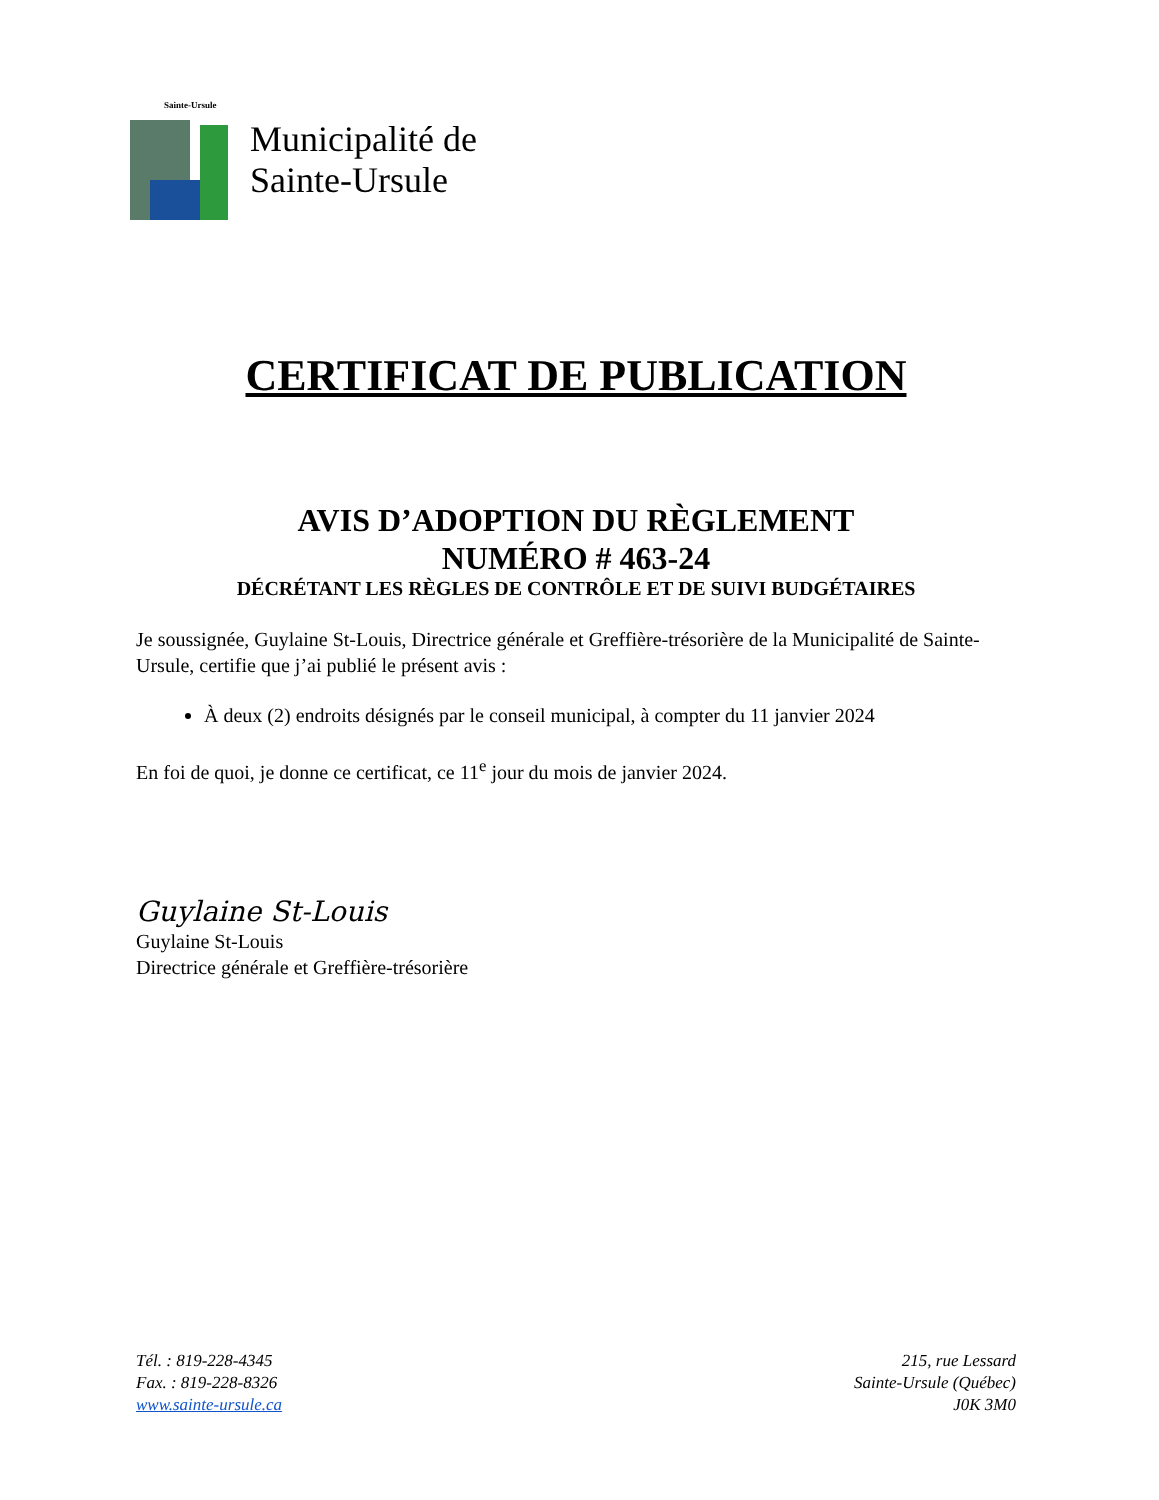Sainte-Ursule
Municipalité de
Sainte-Ursule
CERTIFICAT DE PUBLICATION
AVIS D’ADOPTION DU RÈGLEMENT
NUMÉRO # 463-24
DÉCRÉTANT LES RÈGLES DE CONTRÔLE ET DE SUIVI BUDGÉTAIRES
Je soussignée, Guylaine St-Louis, Directrice générale et Greffière-trésorière de la Municipalité de Sainte-Ursule, certifie que j’ai publié le présent avis :
À deux (2) endroits désignés par le conseil municipal, à compter du 11 janvier 2024
En foi de quoi, je donne ce certificat, ce 11<sup>e</sup> jour du mois de janvier 2024.
Guylaine St-Louis
Guylaine St-Louis
Directrice générale et Greffière-trésorière
Tél. : 819-228-4345
Fax. : 819-228-8326
www.sainte-ursule.ca
215, rue Lessard
Sainte-Ursule (Québec)
J0K 3M0